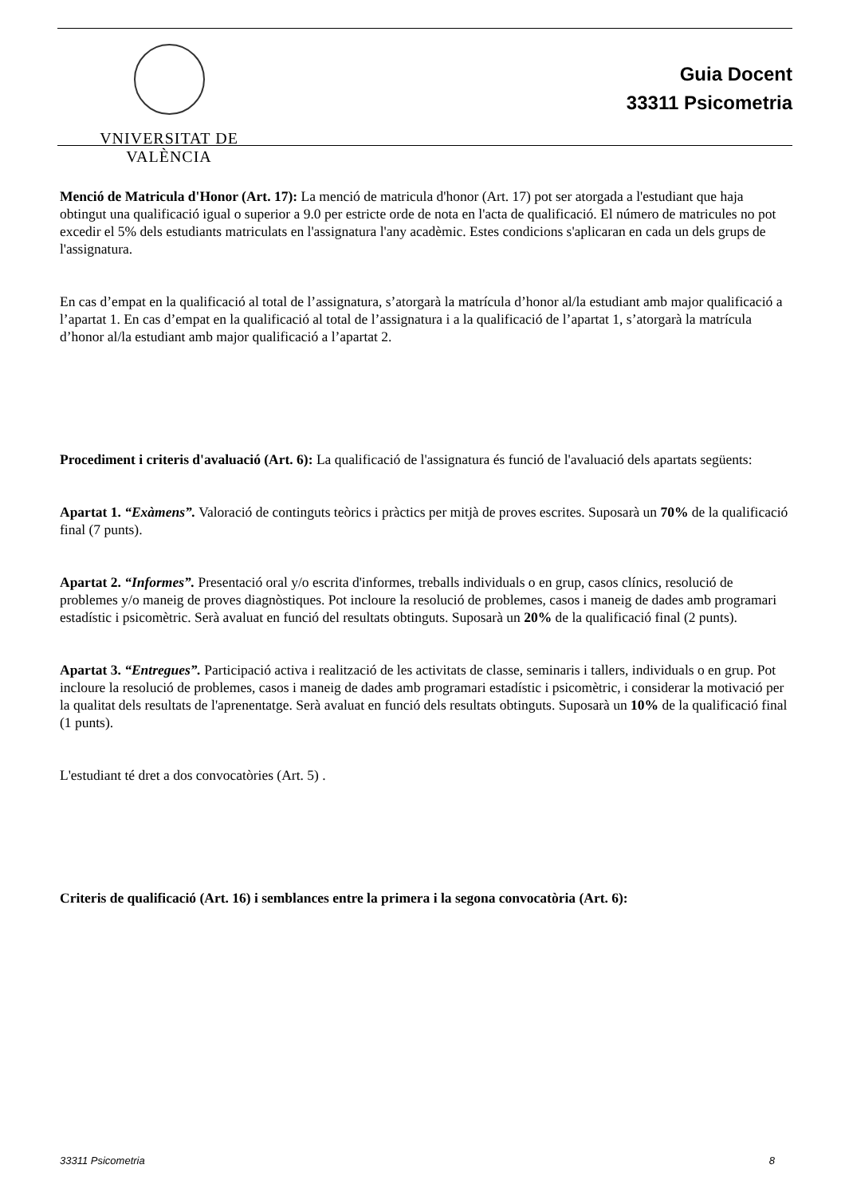VNIVERSITAT DE VALÈNCIA
Guia Docent
33311 Psicometria
Menció de Matricula d'Honor (Art. 17): La menció de matricula d'honor (Art. 17) pot ser atorgada a l'estudiant que haja obtingut una qualificació igual o superior a 9.0 per estricte orde de nota en l'acta de qualificació. El número de matricules no pot excedir el 5% dels estudiants matriculats en l'assignatura l'any acadèmic. Estes condicions s'aplicaran en cada un dels grups de l'assignatura.
En cas d’empat en la qualificació al total de l’assignatura, s’atorgarà la matrícula d’honor al/la estudiant amb major qualificació a l’apartat 1. En cas d’empat en la qualificació al total de l’assignatura i a la qualificació de l’apartat 1, s’atorgarà la matrícula d’honor al/la estudiant amb major qualificació a l’apartat 2.
Procediment i criteris d'avaluació (Art. 6): La qualificació de l'assignatura és funció de l'avaluació dels apartats següents:
Apartat 1. “Exàmens”. Valoració de continguts teòrics i pràctics per mitjà de proves escrites. Suposarà un 70% de la qualificació final (7 punts).
Apartat 2. “Informes”. Presentació oral y/o escrita d'informes, treballs individuals o en grup, casos clínics, resolució de problemes y/o maneig de proves diagnòstiques. Pot incloure la resolució de problemes, casos i maneig de dades amb programari estadístic i psicomètric. Serà avaluat en funció del resultats obtinguts. Suposarà un 20% de la qualificació final (2 punts).
Apartat 3. “Entregues”. Participació activa i realització de les activitats de classe, seminaris i tallers, individuals o en grup. Pot incloure la resolució de problemes, casos i maneig de dades amb programari estadístic i psicomètric, i considerar la motivació per la qualitat dels resultats de l'aprenentatge. Serà avaluat en funció dels resultats obtinguts. Suposarà un 10% de la qualificació final (1 punts).
L'estudiant té dret a dos convocatòries (Art. 5) .
Criteris de qualificació (Art. 16) i semblances entre la primera i la segona convocatòria (Art. 6):
33311 Psicometria 8